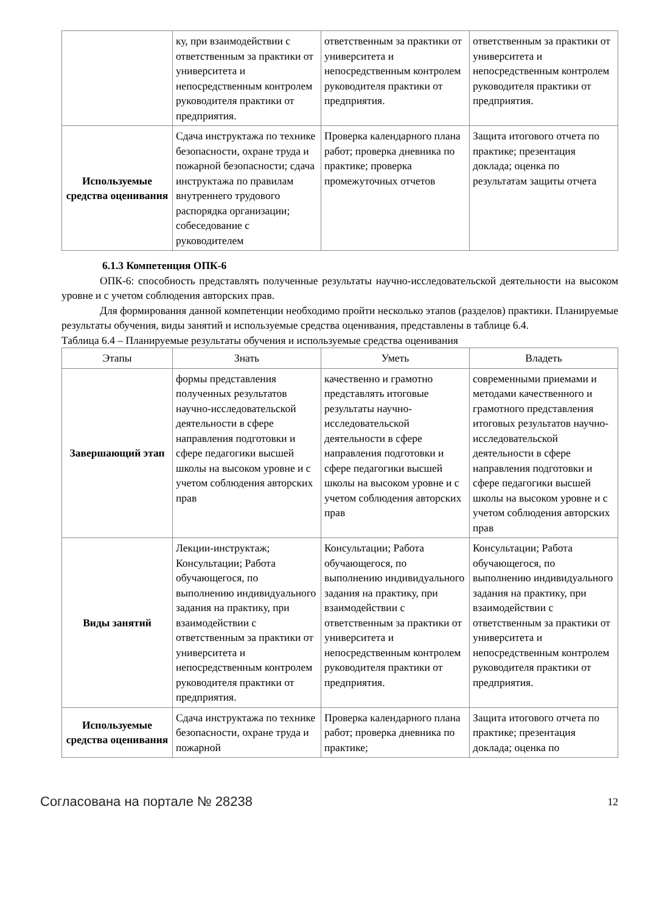| | ку, при взаимодействии с ответственным за практики от университета и непосредственным контролем руководителя практики от предприятия. | ответственным за практики от университета и непосредственным контролем руководителя практики от предприятия. | ответственным за практики от университета и непосредственным контролем руководителя практики от предприятия. |
| Используемые средства оценивания | Сдача инструктажа по технике безопасности, охране труда и пожарной безопасности; сдача инструктажа по правилам внутреннего трудового распорядка организации; собеседование с руководителем | Проверка календарного плана работ; проверка дневника по практике; проверка промежуточных отчетов | Защита итогового отчета по практике; презентация доклада; оценка по результатам защиты отчета |
6.1.3 Компетенция ОПК-6
ОПК-6: способность представлять полученные результаты научно-исследовательской деятельности на высоком уровне и с учетом соблюдения авторских прав.
Для формирования данной компетенции необходимо пройти несколько этапов (разделов) практики. Планируемые результаты обучения, виды занятий и используемые средства оценивания, представлены в таблице 6.4.
Таблица 6.4 – Планируемые результаты обучения и используемые средства оценивания
| Этапы | Знать | Уметь | Владеть |
| --- | --- | --- | --- |
| Завершающий этап | формы представления полученных результатов научно-исследовательской деятельности в сфере направления подготовки и сфере педагогики высшей школы на высоком уровне и с учетом соблюдения авторских прав | качественно и грамотно представлять итоговые результаты научно-исследовательской деятельности в сфере направления подготовки и сфере педагогики высшей школы на высоком уровне и с учетом соблюдения авторских прав | современными приемами и методами качественного и грамотного представления итоговых результатов научно-исследовательской деятельности в сфере направления подготовки и сфере педагогики высшей школы на высоком уровне и с учетом соблюдения авторских прав |
| Виды занятий | Лекции-инструктаж; Консультации; Работа обучающегося, по выполнению индивидуального задания на практику, при взаимодействии с ответственным за практики от университета и непосредственным контролем руководителя практики от предприятия. | Консультации; Работа обучающегося, по выполнению индивидуального задания на практику, при взаимодействии с ответственным за практики от университета и непосредственным контролем руководителя практики от предприятия. | Консультации; Работа обучающегося, по выполнению индивидуального задания на практику, при взаимодействии с ответственным за практики от университета и непосредственным контролем руководителя практики от предприятия. |
| Используемые средства оценивания | Сдача инструктажа по технике безопасности, охране труда и пожарной | Проверка календарного плана работ; проверка дневника по практике; | Защита итогового отчета по практике; презентация доклада; оценка по |
Согласована на портале № 28238 12